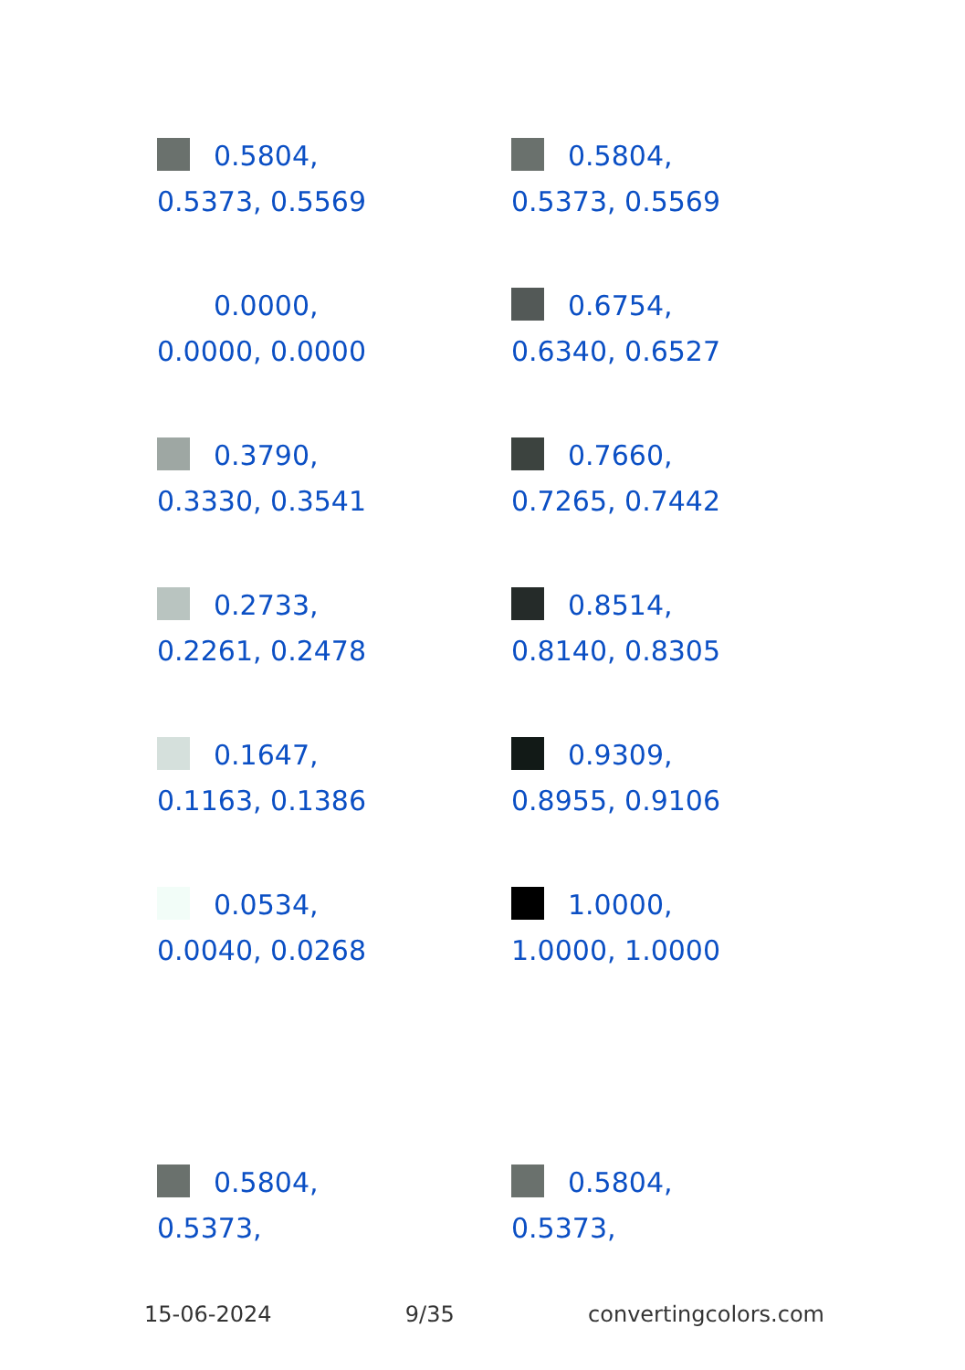0.5804, 0.5373, 0.5569
0.5804, 0.5373, 0.5569
0.0000, 0.0000, 0.0000
0.6754, 0.6340, 0.6527
0.3790, 0.3330, 0.3541
0.7660, 0.7265, 0.7442
0.2733, 0.2261, 0.2478
0.8514, 0.8140, 0.8305
0.1647, 0.1163, 0.1386
0.9309, 0.8955, 0.9106
0.0534, 0.0040, 0.0268
1.0000, 1.0000, 1.0000
0.5804, 0.5373,
0.5804, 0.5373,
15-06-2024 9/35 convertingcolors.com